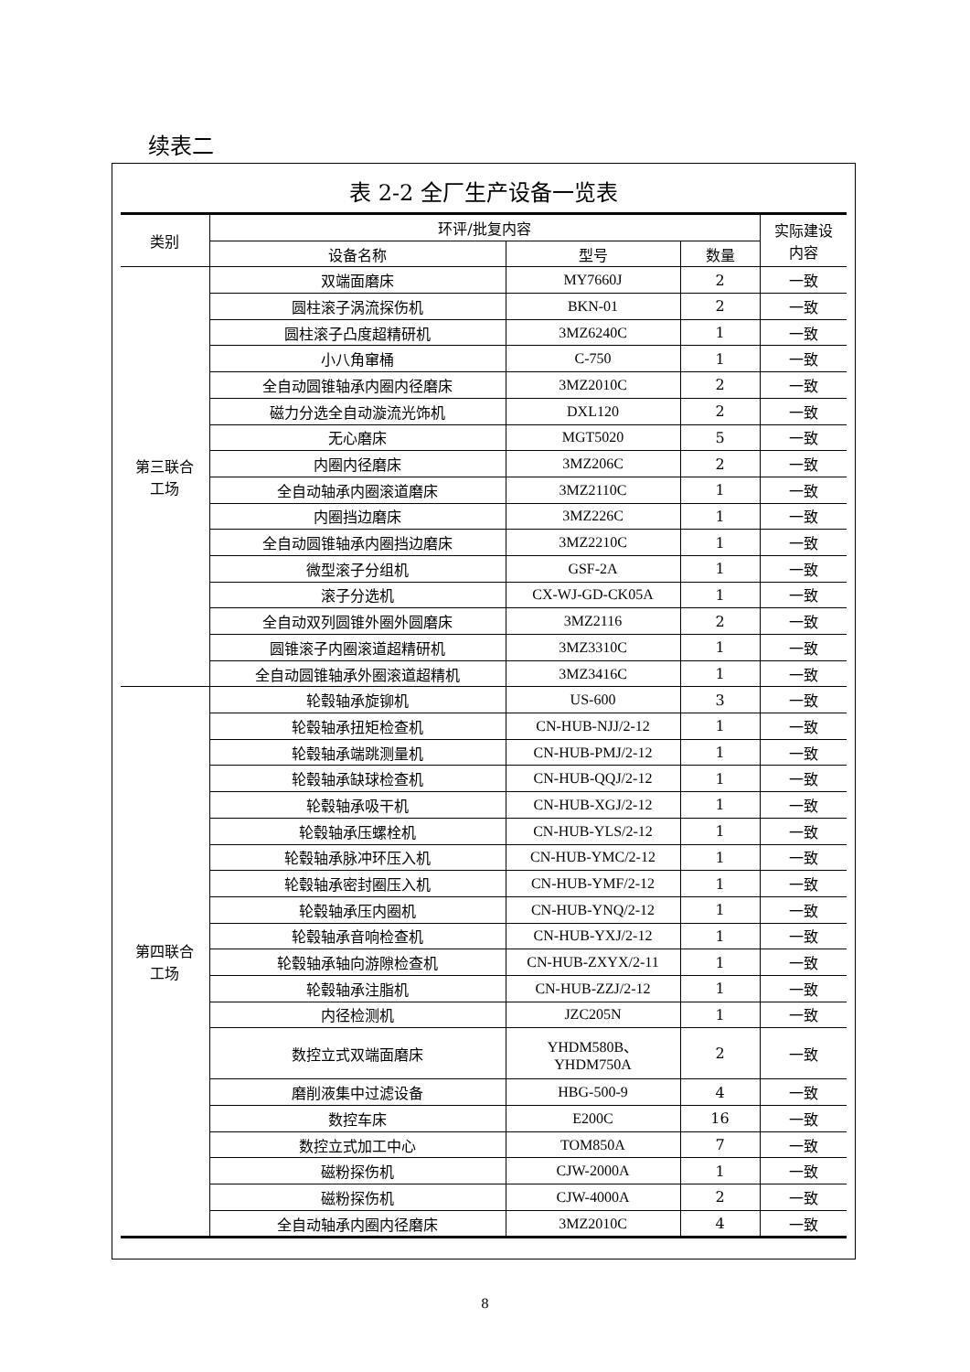续表二
表 2-2 全厂生产设备一览表
| 类别 | 环评/批复内容 | | | 实际建设 内容 |
| --- | --- | --- | --- | --- |
| | 设备名称 | 型号 | 数量 | |
| 第三联合 工场 | 双端面磨床 | MY7660J | 2 | 一致 |
| | 圆柱滚子涡流探伤机 | BKN-01 | 2 | 一致 |
| | 圆柱滚子凸度超精研机 | 3MZ6240C | 1 | 一致 |
| | 小八角窜桶 | C-750 | 1 | 一致 |
| | 全自动圆锥轴承内圈内径磨床 | 3MZ2010C | 2 | 一致 |
| | 磁力分选全自动漩流光饰机 | DXL120 | 2 | 一致 |
| | 无心磨床 | MGT5020 | 5 | 一致 |
| | 内圈内径磨床 | 3MZ206C | 2 | 一致 |
| | 全自动轴承内圈滚道磨床 | 3MZ2110C | 1 | 一致 |
| | 内圈挡边磨床 | 3MZ226C | 1 | 一致 |
| | 全自动圆锥轴承内圈挡边磨床 | 3MZ2210C | 1 | 一致 |
| | 微型滚子分组机 | GSF-2A | 1 | 一致 |
| | 滚子分选机 | CX-WJ-GD-CK05A | 1 | 一致 |
| | 全自动双列圆锥外圈外圆磨床 | 3MZ2116 | 2 | 一致 |
| | 圆锥滚子内圈滚道超精研机 | 3MZ3310C | 1 | 一致 |
| | 全自动圆锥轴承外圈滚道超精机 | 3MZ3416C | 1 | 一致 |
| 第四联合 工场 | 轮毂轴承旋铆机 | US-600 | 3 | 一致 |
| | 轮毂轴承扭矩检查机 | CN-HUB-NJJ/2-12 | 1 | 一致 |
| | 轮毂轴承端跳测量机 | CN-HUB-PMJ/2-12 | 1 | 一致 |
| | 轮毂轴承缺球检查机 | CN-HUB-QQJ/2-12 | 1 | 一致 |
| | 轮毂轴承吸干机 | CN-HUB-XGJ/2-12 | 1 | 一致 |
| | 轮毂轴承压螺栓机 | CN-HUB-YLS/2-12 | 1 | 一致 |
| | 轮毂轴承脉冲环压入机 | CN-HUB-YMC/2-12 | 1 | 一致 |
| | 轮毂轴承密封圈压入机 | CN-HUB-YMF/2-12 | 1 | 一致 |
| | 轮毂轴承压内圈机 | CN-HUB-YNQ/2-12 | 1 | 一致 |
| | 轮毂轴承音响检查机 | CN-HUB-YXJ/2-12 | 1 | 一致 |
| | 轮毂轴承轴向游隙检查机 | CN-HUB-ZXYX/2-11 | 1 | 一致 |
| | 轮毂轴承注脂机 | CN-HUB-ZZJ/2-12 | 1 | 一致 |
| | 内径检测机 | JZC205N | 1 | 一致 |
| | 数控立式双端面磨床 | YHDM580B、 YHDM750A | 2 | 一致 |
| | 磨削液集中过滤设备 | HBG-500-9 | 4 | 一致 |
| | 数控车床 | E200C | 16 | 一致 |
| | 数控立式加工中心 | TOM850A | 7 | 一致 |
| | 磁粉探伤机 | CJW-2000A | 1 | 一致 |
| | 磁粉探伤机 | CJW-4000A | 2 | 一致 |
| | 全自动轴承内圈内径磨床 | 3MZ2010C | 4 | 一致 |
8